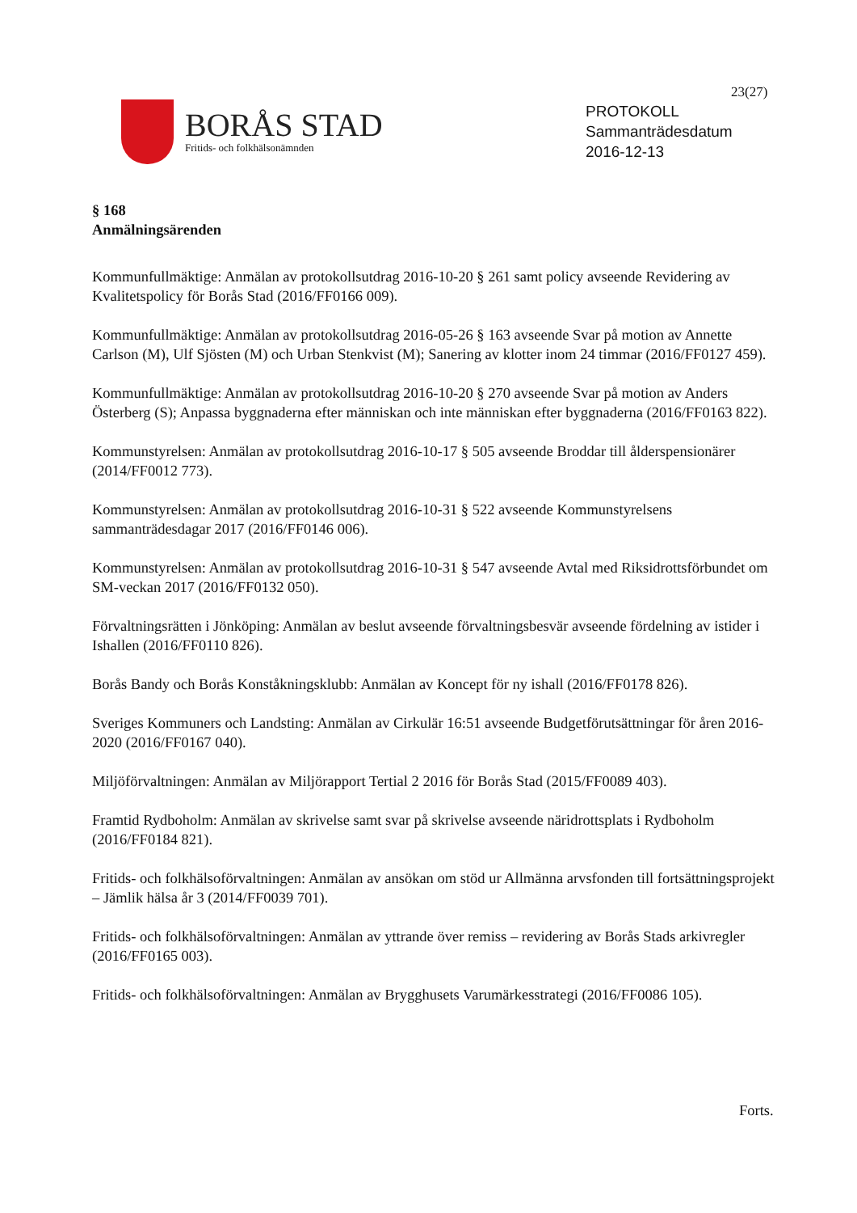23(27)
BORÅS STAD
Fritids- och folkhälsonämnden
PROTOKOLL
Sammanträdesdatum
2016-12-13
§ 168
Anmälningsärenden
Kommunfullmäktige: Anmälan av protokollsutdrag 2016-10-20 § 261 samt policy avseende Revidering av Kvalitetspolicy för Borås Stad (2016/FF0166 009).
Kommunfullmäktige: Anmälan av protokollsutdrag 2016-05-26 § 163 avseende Svar på motion av Annette Carlson (M), Ulf Sjösten (M) och Urban Stenkvist (M); Sanering av klotter inom 24 timmar (2016/FF0127 459).
Kommunfullmäktige: Anmälan av protokollsutdrag 2016-10-20 § 270 avseende Svar på motion av Anders Österberg (S); Anpassa byggnaderna efter människan och inte människan efter byggnaderna (2016/FF0163 822).
Kommunstyrelsen: Anmälan av protokollsutdrag 2016-10-17 § 505 avseende Broddar till ålderspensionärer (2014/FF0012 773).
Kommunstyrelsen: Anmälan av protokollsutdrag 2016-10-31 § 522 avseende Kommunstyrelsens sammanträdesdagar 2017 (2016/FF0146 006).
Kommunstyrelsen: Anmälan av protokollsutdrag 2016-10-31 § 547 avseende Avtal med Riksidrottsförbundet om SM-veckan 2017 (2016/FF0132 050).
Förvaltningsrätten i Jönköping: Anmälan av beslut avseende förvaltningsbesvär avseende fördelning av istider i Ishallen (2016/FF0110 826).
Borås Bandy och Borås Konståkningsklubb: Anmälan av Koncept för ny ishall (2016/FF0178 826).
Sveriges Kommuners och Landsting: Anmälan av Cirkulär 16:51 avseende Budgetförutsättningar för åren 2016-2020 (2016/FF0167 040).
Miljöförvaltningen: Anmälan av Miljörapport Tertial 2 2016 för Borås Stad (2015/FF0089 403).
Framtid Rydboholm: Anmälan av skrivelse samt svar på skrivelse avseende näridrottsplats i Rydboholm (2016/FF0184 821).
Fritids- och folkhälsoförvaltningen: Anmälan av ansökan om stöd ur Allmänna arvsfonden till fortsättningsprojekt – Jämlik hälsa år 3 (2014/FF0039 701).
Fritids- och folkhälsoförvaltningen: Anmälan av yttrande över remiss – revidering av Borås Stads arkivregler (2016/FF0165 003).
Fritids- och folkhälsoförvaltningen: Anmälan av Brygghusets Varumärkesstrategi (2016/FF0086 105).
Forts.